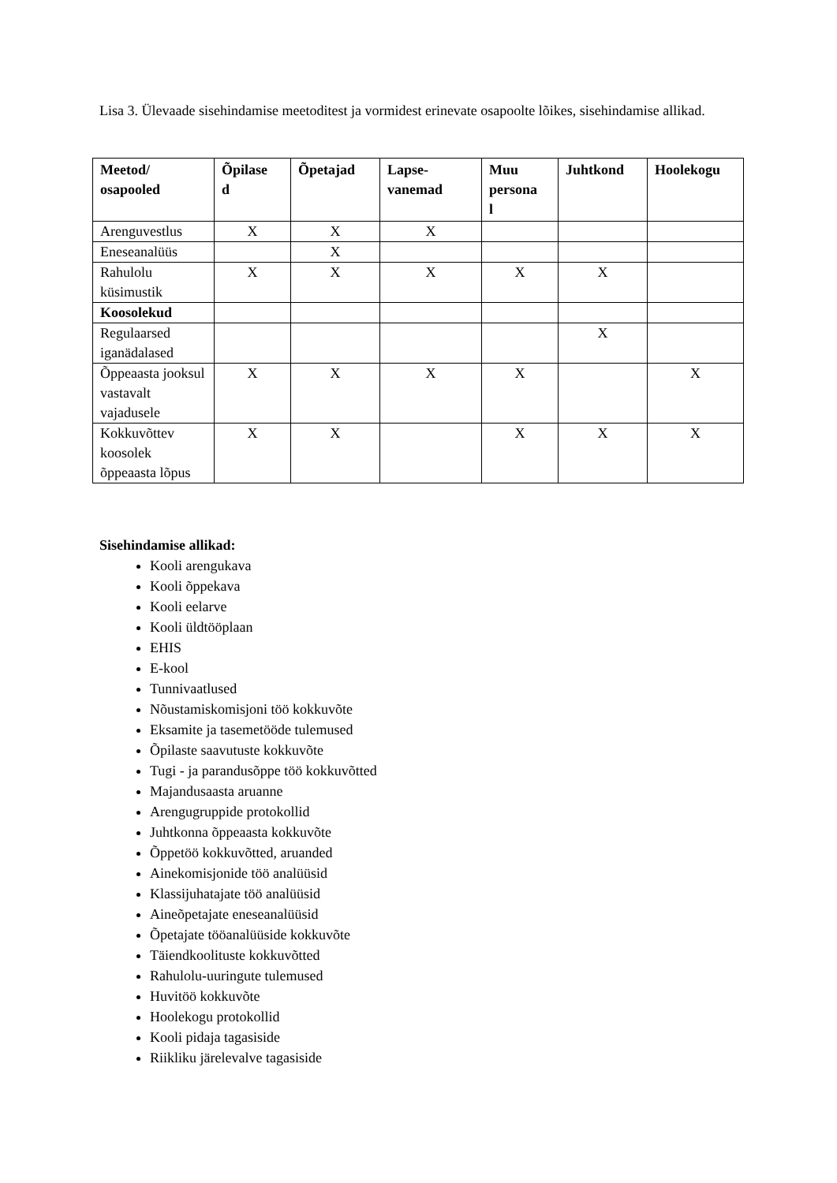Lisa 3. Ülevaade sisehindamise meetoditest ja vormidest erinevate osapoolte lõikes, sisehindamise allikad.
| Meetod/ osapooled | Õpilase d | Õpetajad | Lapse- vanemad | Muu persona l | Juhtkond | Hoolekogu |
| --- | --- | --- | --- | --- | --- | --- |
| Arenguvestlus | X | X | X | | | |
| Eneseanalüüs | | X | | | | |
| Rahulolu küsimustik | X | X | X | X | X | |
| Koosolekud | | | | | | |
| Regulaarsed iganädalased | | | | | X | |
| Õppeaasta jooksul vastavalt vajadusele | X | X | X | X | | X |
| Kokkuvõttev koosolek õppeaasta lõpus | X | X | | X | X | X |
Sisehindamise allikad:
Kooli arengukava
Kooli õppekava
Kooli eelarve
Kooli üldtööplaan
EHIS
E-kool
Tunnivaatlused
Nõustamiskomisjoni töö kokkuvõte
Eksamite ja tasemetööde tulemused
Õpilaste saavutuste kokkuvõte
Tugi - ja parandusõppe töö kokkuvõtted
Majandusaasta aruanne
Arengugruppide protokollid
Juhtkonna õppeaasta kokkuvõte
Õppetöö kokkuvõtted, aruanded
Ainekomisjonide töö analüüsid
Klassijuhatajate töö analüüsid
Aineõpetajate eneseanalüüsid
Õpetajate tööanalüüside kokkuvõte
Täiendkoolituste kokkuvõtted
Rahulolu-uuringute tulemused
Huvitöö kokkuvõte
Hoolekogu protokollid
Kooli pidaja tagasiside
Riikliku järelevalve tagasiside